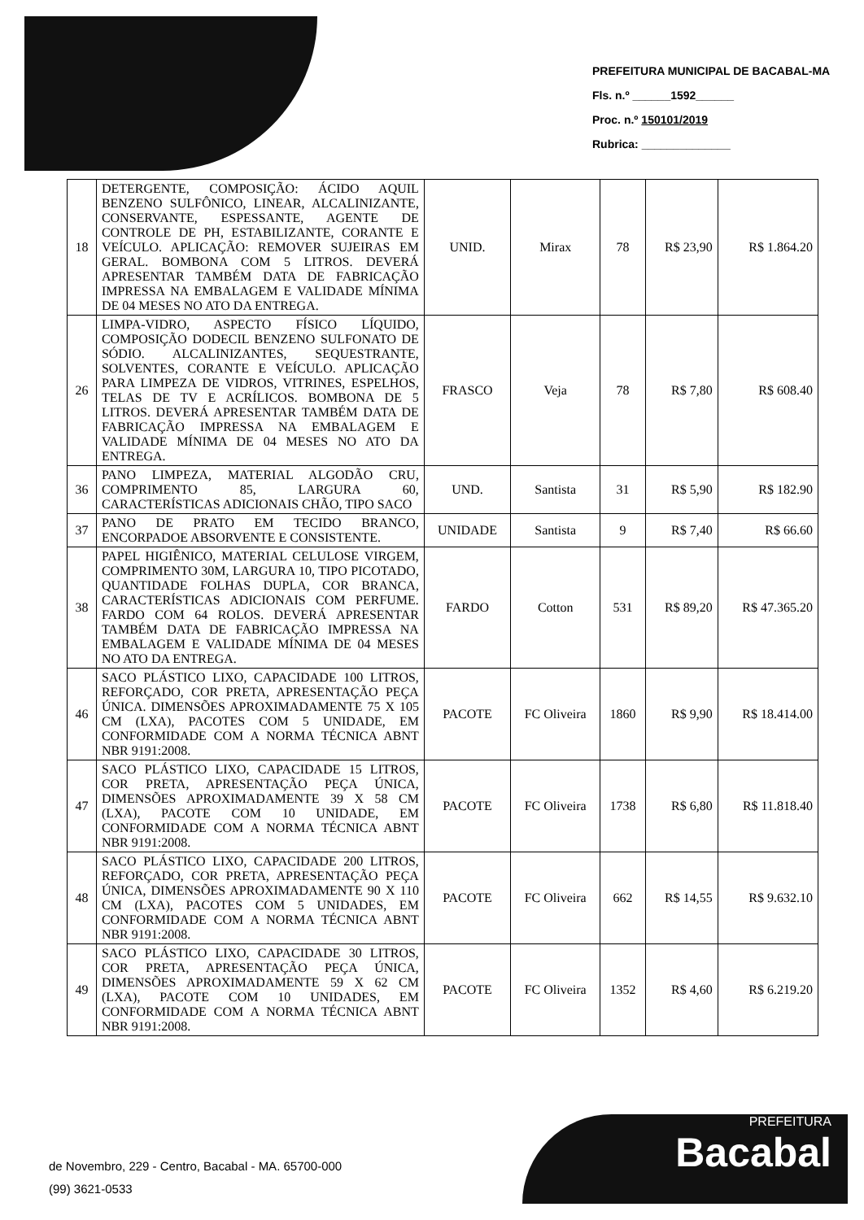PREFEITURA MUNICIPAL DE BACABAL-MA
Fls. n.º ______1592______
Proc. n.º 150101/2019
Rubrica: ______________
| 18 | DETERGENTE, COMPOSIÇÃO: ÁCIDO AQUIL BENZENO SULFÔNICO, LINEAR, ALCALINIZANTE, CONSERVANTE, ESPESSANTE, AGENTE DE CONTROLE DE PH, ESTABILIZANTE, CORANTE E VEÍCULO. APLICAÇÃO: REMOVER SUJEIRAS EM GERAL. BOMBONA COM 5 LITROS. DEVERÁ APRESENTAR TAMBÉM DATA DE FABRICAÇÃO IMPRESSA NA EMBALAGEM E VALIDADE MÍNIMA DE 04 MESES NO ATO DA ENTREGA. | UNID. | Mirax | 78 | R$ 23,90 | R$ 1.864.20 |
| 26 | LIMPA-VIDRO, ASPECTO FÍSICO LÍQUIDO, COMPOSIÇÃO DODECIL BENZENO SULFONATO DE SÓDIO. ALCALINIZANTES, SEQUESTRANTE, SOLVENTES, CORANTE E VEÍCULO. APLICAÇÃO PARA LIMPEZA DE VIDROS, VITRINES, ESPELHOS, TELAS DE TV E ACRÍLICOS. BOMBONA DE 5 LITROS. DEVERÁ APRESENTAR TAMBÉM DATA DE FABRICAÇÃO IMPRESSA NA EMBALAGEM E VALIDADE MÍNIMA DE 04 MESES NO ATO DA ENTREGA. | FRASCO | Veja | 78 | R$ 7,80 | R$ 608.40 |
| 36 | PANO LIMPEZA, MATERIAL ALGODÃO CRU, COMPRIMENTO 85, LARGURA 60, CARACTERÍSTICAS ADICIONAIS CHÃO, TIPO SACO | UND. | Santista | 31 | R$ 5,90 | R$ 182.90 |
| 37 | PANO DE PRATO EM TECIDO BRANCO, ENCORPADOE ABSORVENTE E CONSISTENTE. | UNIDADE | Santista | 9 | R$ 7,40 | R$ 66.60 |
| 38 | PAPEL HIGIÊNICO, MATERIAL CELULOSE VIRGEM, COMPRIMENTO 30M, LARGURA 10, TIPO PICOTADO, QUANTIDADE FOLHAS DUPLA, COR BRANCA, CARACTERÍSTICAS ADICIONAIS COM PERFUME. FARDO COM 64 ROLOS. DEVERÁ APRESENTAR TAMBÉM DATA DE FABRICAÇÃO IMPRESSA NA EMBALAGEM E VALIDADE MÍNIMA DE 04 MESES NO ATO DA ENTREGA. | FARDO | Cotton | 531 | R$ 89,20 | R$ 47.365.20 |
| 46 | SACO PLÁSTICO LIXO, CAPACIDADE 100 LITROS, REFORÇADO, COR PRETA, APRESENTAÇÃO PEÇA ÚNICA. DIMENSÕES APROXIMADAMENTE 75 X 105 CM (LXA), PACOTES COM 5 UNIDADE, EM CONFORMIDADE COM A NORMA TÉCNICA ABNT NBR 9191:2008. | PACOTE | FC Oliveira | 1860 | R$ 9,90 | R$ 18.414.00 |
| 47 | SACO PLÁSTICO LIXO, CAPACIDADE 15 LITROS, COR PRETA, APRESENTAÇÃO PEÇA ÚNICA, DIMENSÕES APROXIMADAMENTE 39 X 58 CM (LXA), PACOTE COM 10 UNIDADE, EM CONFORMIDADE COM A NORMA TÉCNICA ABNT NBR 9191:2008. | PACOTE | FC Oliveira | 1738 | R$ 6,80 | R$ 11.818.40 |
| 48 | SACO PLÁSTICO LIXO, CAPACIDADE 200 LITROS, REFORÇADO, COR PRETA, APRESENTAÇÃO PEÇA ÚNICA, DIMENSÕES APROXIMADAMENTE 90 X 110 CM (LXA), PACOTES COM 5 UNIDADES, EM CONFORMIDADE COM A NORMA TÉCNICA ABNT NBR 9191:2008. | PACOTE | FC Oliveira | 662 | R$ 14,55 | R$ 9.632.10 |
| 49 | SACO PLÁSTICO LIXO, CAPACIDADE 30 LITROS, COR PRETA, APRESENTAÇÃO PEÇA ÚNICA, DIMENSÕES APROXIMADAMENTE 59 X 62 CM (LXA), PACOTE COM 10 UNIDADES, EM CONFORMIDADE COM A NORMA TÉCNICA ABNT NBR 9191:2008. | PACOTE | FC Oliveira | 1352 | R$ 4,60 | R$ 6.219.20 |
de Novembro, 229 - Centro, Bacabal - MA. 65700-000
(99) 3621-0533
PREFEITURA
Bacabal